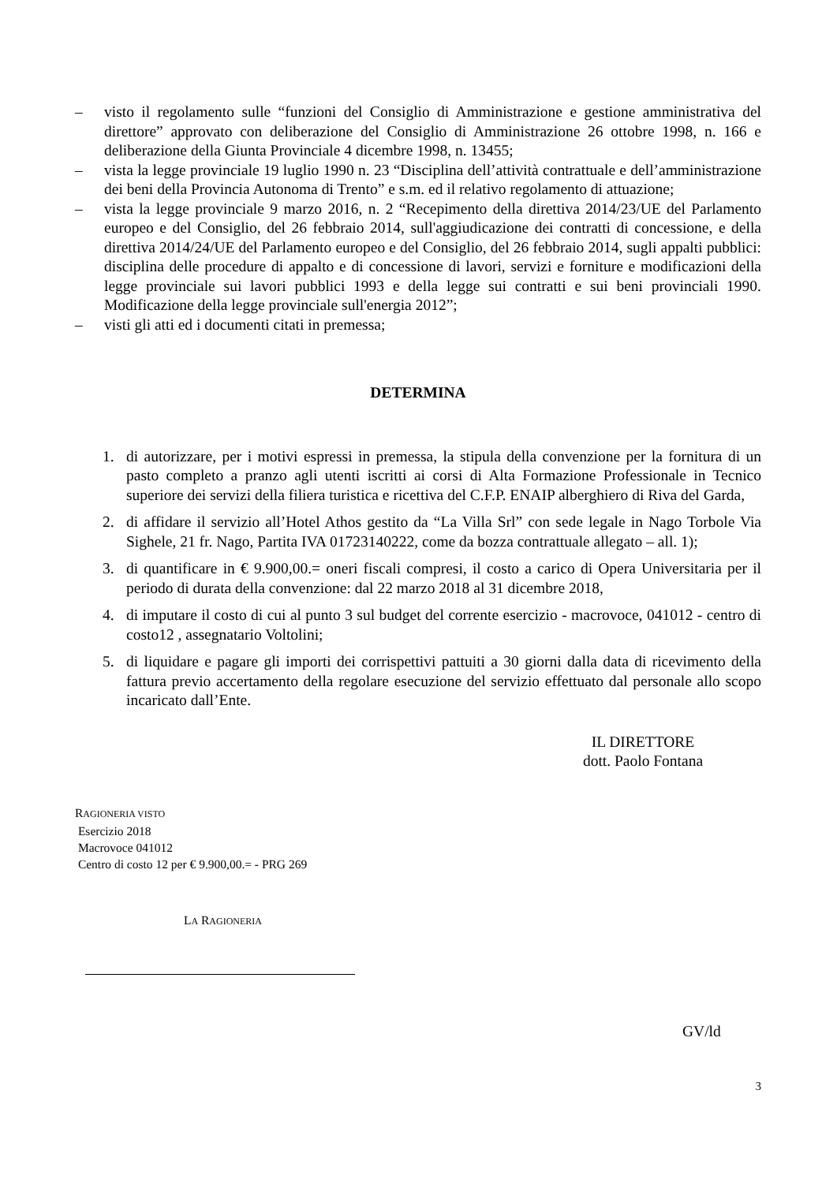– visto il regolamento sulle “funzioni del Consiglio di Amministrazione e gestione amministrativa del direttore” approvato con deliberazione del Consiglio di Amministrazione 26 ottobre 1998, n. 166 e deliberazione della Giunta Provinciale 4 dicembre 1998, n. 13455;
– vista la legge provinciale 19 luglio 1990 n. 23 “Disciplina dell’attività contrattuale e dell’amministrazione dei beni della Provincia Autonoma di Trento” e s.m. ed il relativo regolamento di attuazione;
– vista la legge provinciale 9 marzo 2016, n. 2 “Recepimento della direttiva 2014/23/UE del Parlamento europeo e del Consiglio, del 26 febbraio 2014, sull'aggiudicazione dei contratti di concessione, e della direttiva 2014/24/UE del Parlamento europeo e del Consiglio, del 26 febbraio 2014, sugli appalti pubblici: disciplina delle procedure di appalto e di concessione di lavori, servizi e forniture e modificazioni della legge provinciale sui lavori pubblici 1993 e della legge sui contratti e sui beni provinciali 1990. Modificazione della legge provinciale sull'energia 2012”;
– visti gli atti ed i documenti citati in premessa;
DETERMINA
1. di autorizzare, per i motivi espressi in premessa, la stipula della convenzione per la fornitura di un pasto completo a pranzo agli utenti iscritti ai corsi di Alta Formazione Professionale in Tecnico superiore dei servizi della filiera turistica e ricettiva del C.F.P. ENAIP alberghiero di Riva del Garda,
2. di affidare il servizio all’Hotel Athos gestito da “La Villa Srl” con sede legale in Nago Torbole Via Sighele, 21 fr. Nago, Partita IVA 01723140222, come da bozza contrattuale allegato – all. 1);
3. di quantificare in € 9.900,00.= oneri fiscali compresi, il costo a carico di Opera Universitaria per il periodo di durata della convenzione: dal 22 marzo 2018 al 31 dicembre 2018,
4. di imputare il costo di cui al punto 3 sul budget del corrente esercizio - macrovoce, 041012 - centro di costo12 , assegnatario Voltolini;
5. di liquidare e pagare gli importi dei corrispettivi pattuiti a 30 giorni dalla data di ricevimento della fattura previo accertamento della regolare esecuzione del servizio effettuato dal personale allo scopo incaricato dall’Ente.
IL DIRETTORE
dott. Paolo Fontana
RAGIONERIA VISTO
Esercizio 2018
Macrovoce 041012
Centro di costo 12 per € 9.900,00.= - PRG 269
LA RAGIONERIA
GV/ld
3